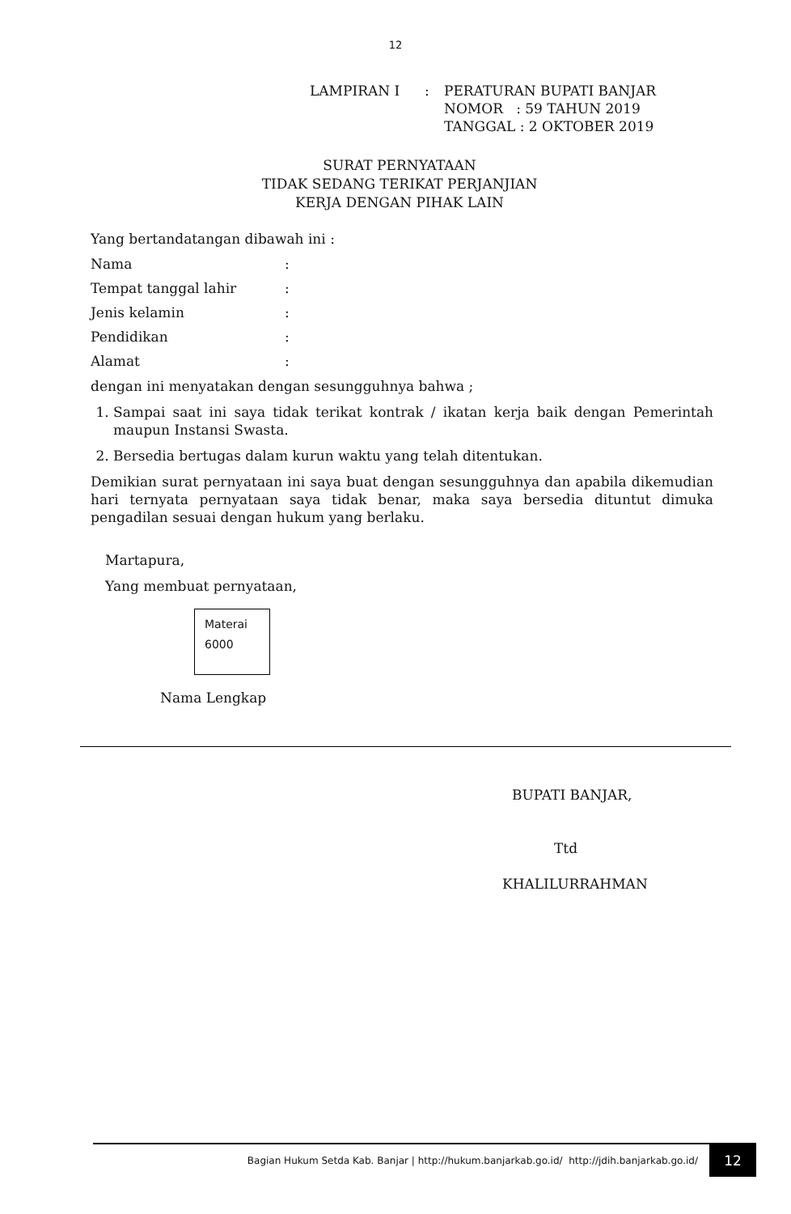12
| LAMPIRAN I | : | PERATURAN BUPATI BANJAR NOMOR : 59 TAHUN 2019 TANGGAL : 2 OKTOBER 2019 |
SURAT PERNYATAAN
TIDAK SEDANG TERIKAT PERJANJIAN
KERJA DENGAN PIHAK LAIN
Yang bertandatangan dibawah ini :
Nama:
Tempat tanggal lahir:
Jenis kelamin:
Pendidikan:
Alamat:
dengan ini menyatakan dengan sesungguhnya bahwa ;
1. Sampai saat ini saya tidak terikat kontrak / ikatan kerja baik dengan Pemerintah maupun Instansi Swasta.
2. Bersedia bertugas dalam kurun waktu yang telah ditentukan.
Demikian surat pernyataan ini saya buat dengan sesungguhnya dan apabila dikemudian hari ternyata pernyataan saya tidak benar, maka saya bersedia dituntut dimuka pengadilan sesuai dengan hukum yang berlaku.
Martapura,
Yang membuat pernyataan,
Materai
6000
Nama Lengkap
BUPATI BANJAR,
Ttd
KHALILURRAHMAN
Bagian Hukum Setda Kab. Banjar | http://hukum.banjarkab.go.id/ http://jdih.banjarkab.go.id/
12